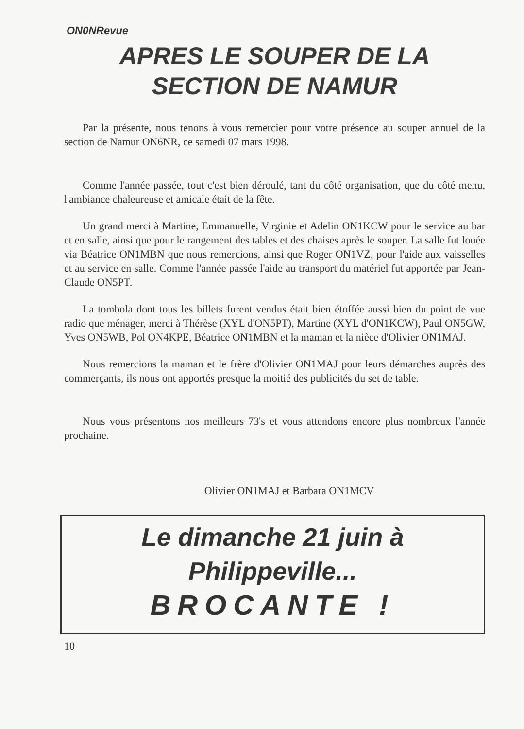ON0NRevue
APRES LE SOUPER DE LA
SECTION DE NAMUR
Par la présente, nous tenons à vous remercier pour votre présence au souper annuel de la section de Namur ON6NR, ce samedi 07 mars 1998.
Comme l'année passée, tout c'est bien déroulé, tant du côté organisation, que du côté menu, l'ambiance chaleureuse et amicale était de la fête.
Un grand merci à Martine, Emmanuelle, Virginie et Adelin ON1KCW pour le service au bar et en salle, ainsi que pour le rangement des tables et des chaises après le souper. La salle fut louée via Béatrice ON1MBN que nous remercions, ainsi que Roger ON1VZ, pour l'aide aux vaisselles et au service en salle. Comme l'année passée l'aide au transport du matériel fut apportée par Jean-Claude ON5PT.
La tombola dont tous les billets furent vendus était bien étoffée aussi bien du point de vue radio que ménager, merci à Thérèse (XYL d'ON5PT), Martine (XYL d'ON1KCW), Paul ON5GW, Yves ON5WB, Pol ON4KPE, Béatrice ON1MBN et la maman et la nièce d'Olivier ON1MAJ.
Nous remercions la maman et le frère d'Olivier ON1MAJ pour leurs démarches auprès des commerçants, ils nous ont apportés presque la moitié des publicités du set de table.
Nous vous présentons nos meilleurs 73's et vous attendons encore plus nombreux l'année prochaine.
Olivier ON1MAJ et Barbara ON1MCV
Le dimanche 21 juin à
Philippeville...
BROCANTE !
10